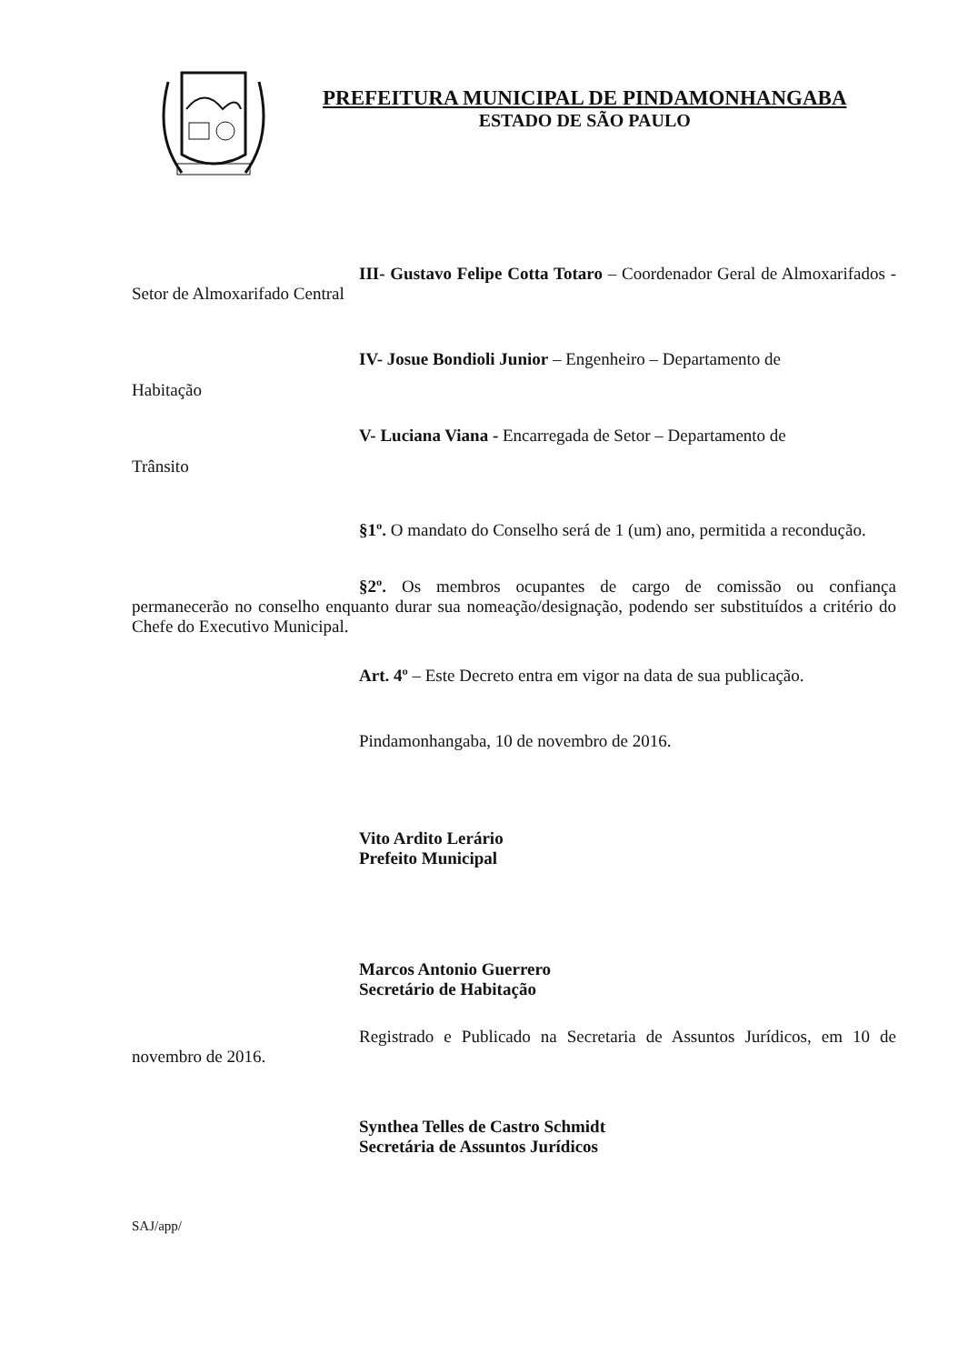PREFEITURA MUNICIPAL DE PINDAMONHANGABA
ESTADO DE SÃO PAULO
III- Gustavo Felipe Cotta Totaro – Coordenador Geral de Almoxarifados - Setor de Almoxarifado Central
IV- Josue Bondioli Junior – Engenheiro – Departamento de
Habitação
V- Luciana Viana - Encarregada de Setor – Departamento de
Trânsito
§1º. O mandato do Conselho será de 1 (um) ano, permitida a recondução.
§2º. Os membros ocupantes de cargo de comissão ou confiança permanecerão no conselho enquanto durar sua nomeação/designação, podendo ser substituídos a critério do Chefe do Executivo Municipal.
Art. 4º – Este Decreto entra em vigor na data de sua publicação.
Pindamonhangaba, 10 de novembro de 2016.
Vito Ardito Lerário
Prefeito Municipal
Marcos Antonio Guerrero
Secretário de Habitação
Registrado e Publicado na Secretaria de Assuntos Jurídicos, em 10 de novembro de 2016.
Synthea Telles de Castro Schmidt
Secretária de Assuntos Jurídicos
SAJ/app/